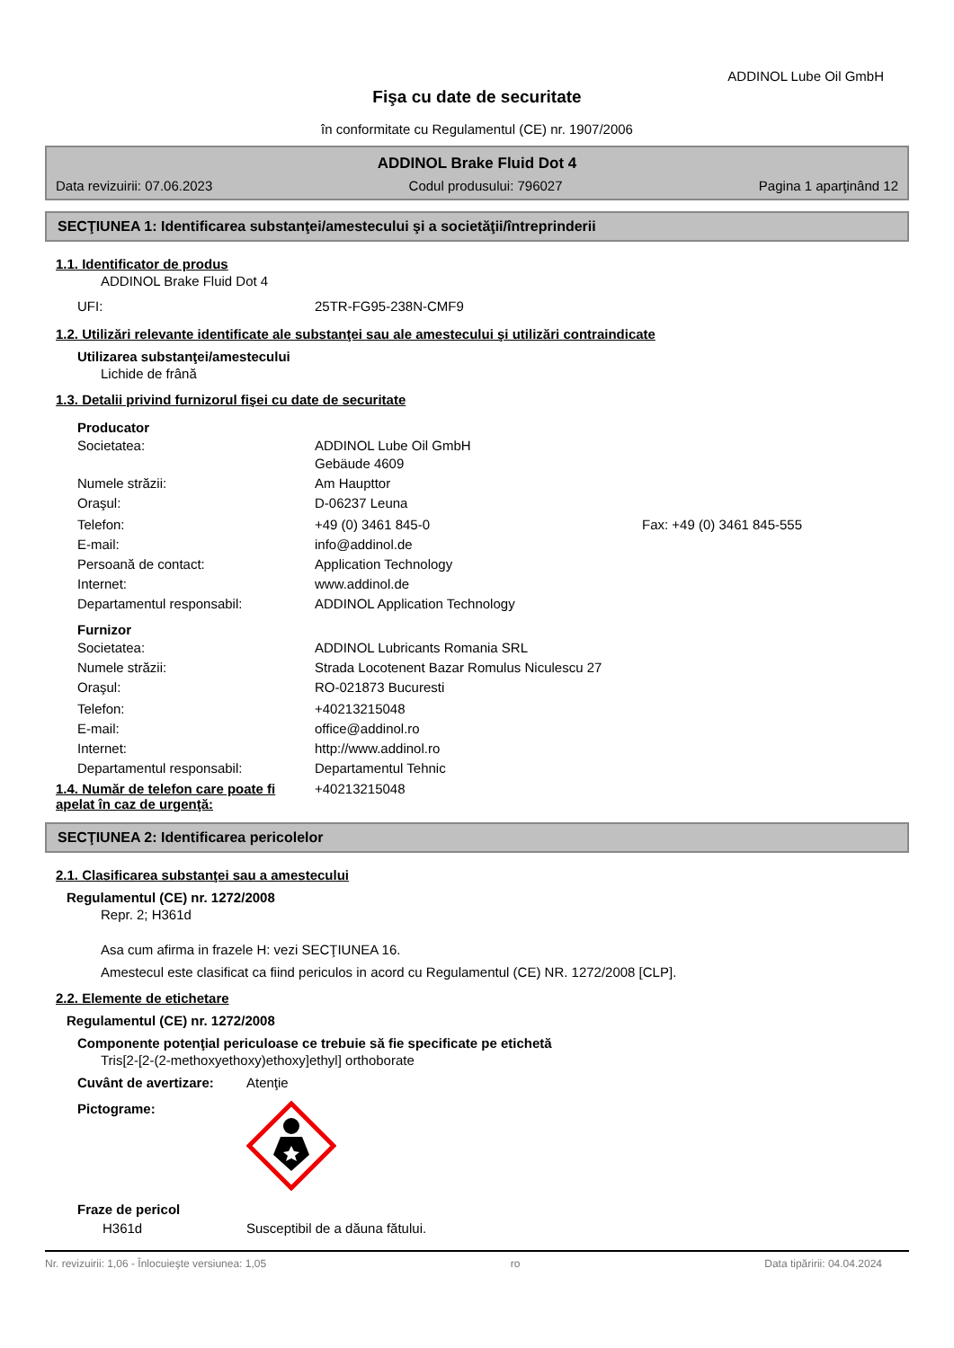ADDINOL Lube Oil GmbH
Fişa cu date de securitate
în conformitate cu Regulamentul (CE) nr. 1907/2006
ADDINOL Brake Fluid Dot 4
Data revizuirii: 07.06.2023 Codul produsului: 796027 Pagina 1 aparţinând 12
SECŢIUNEA 1: Identificarea substanţei/amestecului şi a societăţii/întreprinderii
1.1. Identificator de produs
ADDINOL Brake Fluid Dot 4
UFI: 25TR-FG95-238N-CMF9
1.2. Utilizări relevante identificate ale substanţei sau ale amestecului şi utilizări contraindicate
Utilizarea substanţei/amestecului
Lichide de frână
1.3. Detalii privind furnizorul fişei cu date de securitate
Producator
Societatea: ADDINOL Lube Oil GmbH
Gebäude 4609
Numele străzii: Am Haupttor
Oraşul: D-06237 Leuna
Telefon: +49 (0) 3461 845-0 Fax: +49 (0) 3461 845-555
E-mail: info@addinol.de
Persoană de contact: Application Technology
Internet: www.addinol.de
Departamentul responsabil: ADDINOL Application Technology
Furnizor
Societatea: ADDINOL Lubricants Romania SRL
Numele străzii: Strada Locotenent Bazar Romulus Niculescu 27
Oraşul: RO-021873 Bucuresti
Telefon: +40213215048
E-mail: office@addinol.ro
Internet: http://www.addinol.ro
Departamentul responsabil: Departamentul Tehnic
1.4. Număr de telefon care poate fi apelat în caz de urgenţă: +40213215048
SECŢIUNEA 2: Identificarea pericolelor
2.1. Clasificarea substanţei sau a amestecului
Regulamentul (CE) nr. 1272/2008
Repr. 2; H361d
Asa cum afirma in frazele H: vezi SECŢIUNEA 16.
Amestecul este clasificat ca fiind periculos in acord cu Regulamentul (CE) NR. 1272/2008 [CLP].
2.2. Elemente de etichetare
Regulamentul (CE) nr. 1272/2008
Componente potenţial periculoase ce trebuie să fie specificate pe etichetă
Tris[2-[2-(2-methoxyethoxy)ethoxy]ethyl] orthoborate
Cuvânt de avertizare: Atenţie
Pictograme:
Fraze de pericol
H361d Susceptibil de a dăuna fătului.
Nr. revizuirii: 1,06 - Înlocuieşte versiunea: 1,05 ro Data tipăririi: 04.04.2024